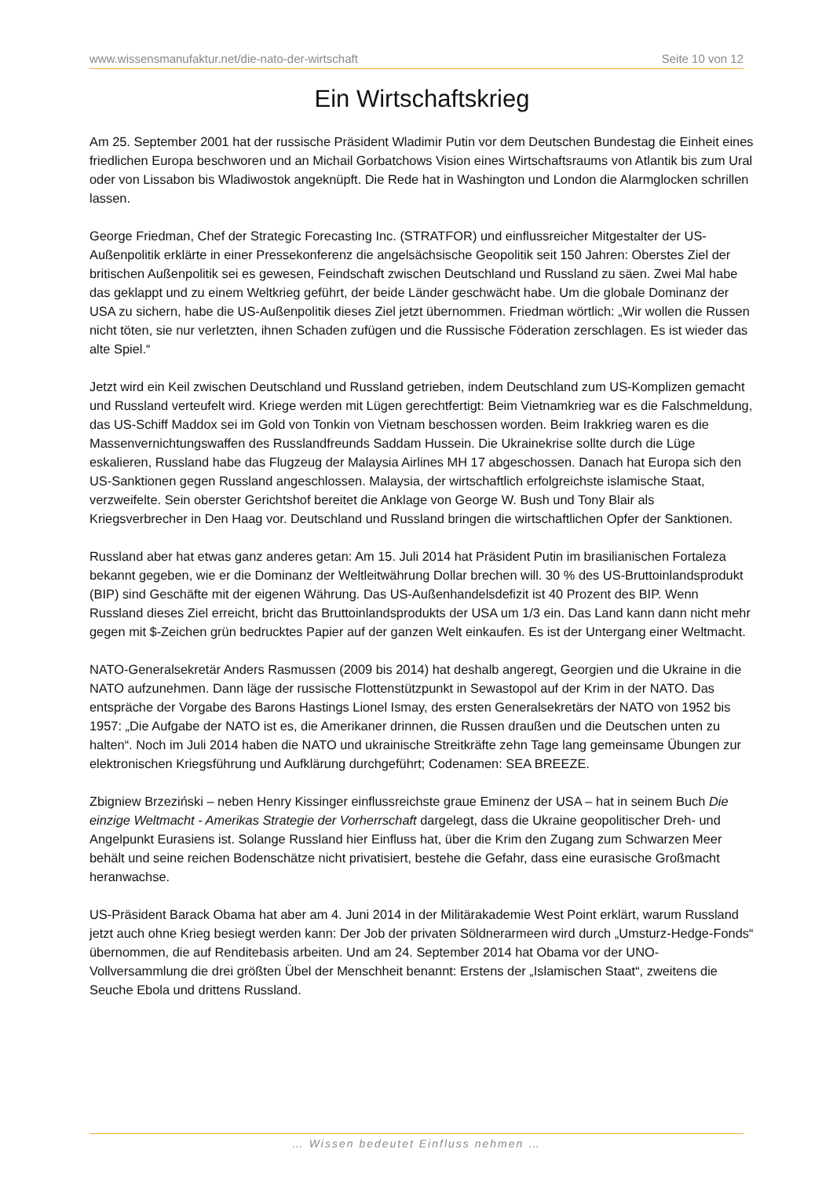www.wissensmanufaktur.net/die-nato-der-wirtschaft Seite 10 von 12
Ein Wirtschaftskrieg
Am 25. September 2001 hat der russische Präsident Wladimir Putin vor dem Deutschen Bundestag die Einheit eines friedlichen Europa beschworen und an Michail Gorbatchows Vision eines Wirtschaftsraums von Atlantik bis zum Ural oder von Lissabon bis Wladiwostok angeknüpft. Die Rede hat in Washington und London die Alarmglocken schrillen lassen.
George Friedman, Chef der Strategic Forecasting Inc. (STRATFOR) und einflussreicher Mitgestalter der US-Außenpolitik erklärte in einer Pressekonferenz die angelsächsische Geopolitik seit 150 Jahren: Oberstes Ziel der britischen Außenpolitik sei es gewesen, Feindschaft zwischen Deutschland und Russland zu säen. Zwei Mal habe das geklappt und zu einem Weltkrieg geführt, der beide Länder geschwächt habe. Um die globale Dominanz der USA zu sichern, habe die US-Außenpolitik dieses Ziel jetzt übernommen. Friedman wörtlich: „Wir wollen die Russen nicht töten, sie nur verletzten, ihnen Schaden zufügen und die Russische Föderation zerschlagen. Es ist wieder das alte Spiel.“
Jetzt wird ein Keil zwischen Deutschland und Russland getrieben, indem Deutschland zum US-Komplizen gemacht und Russland verteufelt wird. Kriege werden mit Lügen gerechtfertigt: Beim Vietnamkrieg war es die Falschmeldung, das US-Schiff Maddox sei im Gold von Tonkin von Vietnam beschossen worden. Beim Irakkrieg waren es die Massenvernichtungswaffen des Russlandfreunds Saddam Hussein. Die Ukrainekrise sollte durch die Lüge eskalieren, Russland habe das Flugzeug der Malaysia Airlines MH 17 abgeschossen. Danach hat Europa sich den US-Sanktionen gegen Russland angeschlossen. Malaysia, der wirtschaftlich erfolgreichste islamische Staat, verzweifelte. Sein oberster Gerichtshof bereitet die Anklage von George W. Bush und Tony Blair als Kriegsverbrecher in Den Haag vor. Deutschland und Russland bringen die wirtschaftlichen Opfer der Sanktionen.
Russland aber hat etwas ganz anderes getan: Am 15. Juli 2014 hat Präsident Putin im brasilianischen Fortaleza bekannt gegeben, wie er die Dominanz der Weltleitwährung Dollar brechen will. 30 % des US-Bruttoinlandsprodukt (BIP) sind Geschäfte mit der eigenen Währung. Das US-Außenhandelsdefizit ist 40 Prozent des BIP. Wenn Russland dieses Ziel erreicht, bricht das Bruttoinlandsprodukts der USA um 1/3 ein. Das Land kann dann nicht mehr gegen mit $-Zeichen grün bedrucktes Papier auf der ganzen Welt einkaufen. Es ist der Untergang einer Weltmacht.
NATO-Generalsekretär Anders Rasmussen (2009 bis 2014) hat deshalb angeregt, Georgien und die Ukraine in die NATO aufzunehmen. Dann läge der russische Flottenstützpunkt in Sewastopol auf der Krim in der NATO. Das entspräche der Vorgabe des Barons Hastings Lionel Ismay, des ersten Generalsekretärs der NATO von 1952 bis 1957: „Die Aufgabe der NATO ist es, die Amerikaner drinnen, die Russen draußen und die Deutschen unten zu halten“. Noch im Juli 2014 haben die NATO und ukrainische Streitkräfte zehn Tage lang gemeinsame Übungen zur elektronischen Kriegsführung und Aufklärung durchgeführt; Codenamen: SEA BREEZE.
Zbigniew Brzeziński – neben Henry Kissinger einflussreichste graue Eminenz der USA – hat in seinem Buch Die einzige Weltmacht - Amerikas Strategie der Vorherrschaft dargelegt, dass die Ukraine geopolitischer Dreh- und Angelpunkt Eurasiens ist. Solange Russland hier Einfluss hat, über die Krim den Zugang zum Schwarzen Meer behält und seine reichen Bodenschätze nicht privatisiert, bestehe die Gefahr, dass eine eurasische Großmacht heranwachse.
US-Präsident Barack Obama hat aber am 4. Juni 2014 in der Militärakademie West Point erklärt, warum Russland jetzt auch ohne Krieg besiegt werden kann: Der Job der privaten Söldnerarmeen wird durch „Umsturz-Hedge-Fonds“ übernommen, die auf Renditebasis arbeiten. Und am 24. September 2014 hat Obama vor der UNO-Vollversammlung die drei größten Übel der Menschheit benannt: Erstens der „Islamischen Staat“, zweitens die Seuche Ebola und drittens Russland.
… Wissen bedeutet Einfluss nehmen …